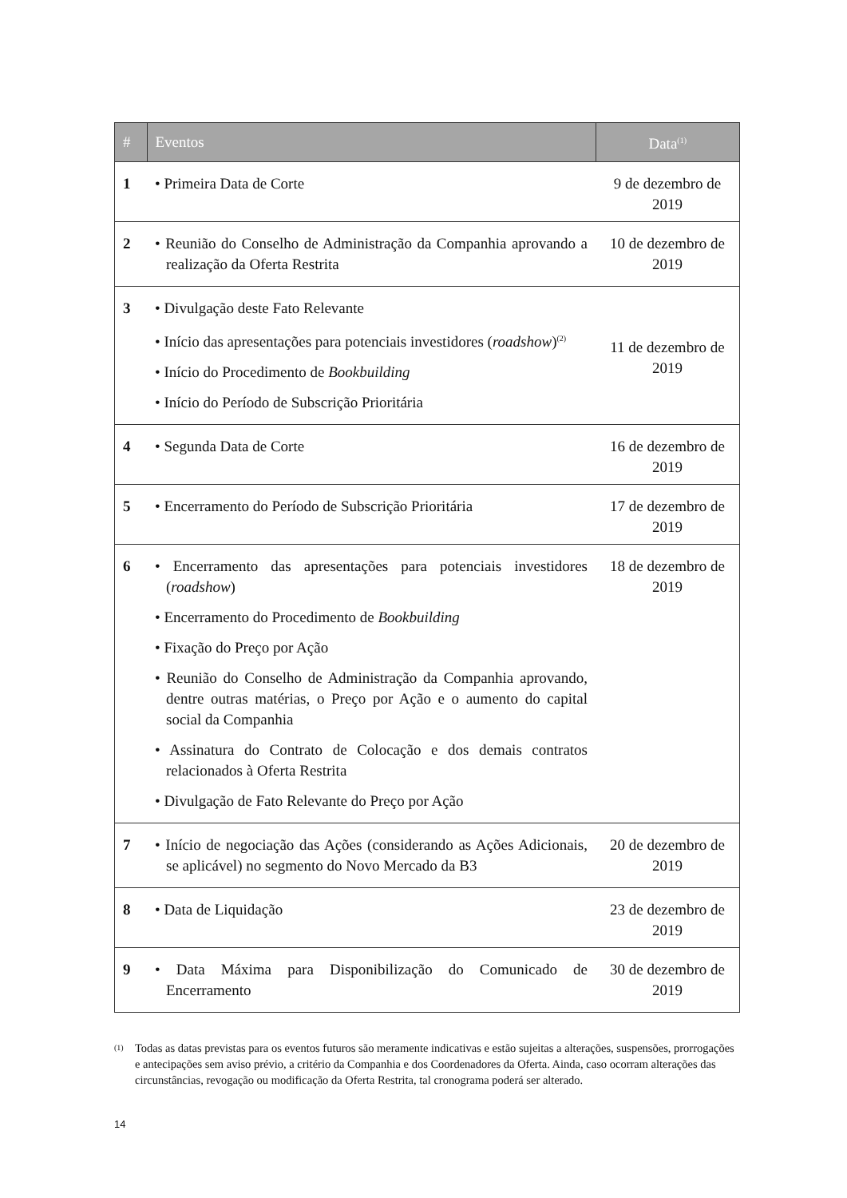| # | Eventos | Data<sup>(1)</sup> |
| --- | --- | --- |
| 1 | • Primeira Data de Corte | 9 de dezembro de 2019 |
| 2 | • Reunião do Conselho de Administração da Companhia aprovando a realização da Oferta Restrita | 10 de dezembro de 2019 |
| 3 | • Divulgação deste Fato Relevante • Início das apresentações para potenciais investidores ( roadshow )<sup>(2)</sup> • Início do Procedimento de Bookbuilding • Início do Período de Subscrição Prioritária | 11 de dezembro de 2019 |
| 4 | • Segunda Data de Corte | 16 de dezembro de 2019 |
| 5 | • Encerramento do Período de Subscrição Prioritária | 17 de dezembro de 2019 |
| 6 | • Encerramento das apresentações para potenciais investidores ( roadshow ) • Encerramento do Procedimento de Bookbuilding • Fixação do Preço por Ação • Reunião do Conselho de Administração da Companhia aprovando, dentre outras matérias, o Preço por Ação e o aumento do capital social da Companhia • Assinatura do Contrato de Colocação e dos demais contratos relacionados à Oferta Restrita • Divulgação de Fato Relevante do Preço por Ação | 18 de dezembro de 2019 |
| 7 | • Início de negociação das Ações (considerando as Ações Adicionais, se aplicável) no segmento do Novo Mercado da B3 | 20 de dezembro de 2019 |
| 8 | • Data de Liquidação | 23 de dezembro de 2019 |
| 9 | • Data Máxima para Disponibilização do Comunicado de Encerramento | 30 de dezembro de 2019 |
(1)
Todas as datas previstas para os eventos futuros são meramente indicativas e estão sujeitas a alterações, suspensões, prorrogações e antecipações sem aviso prévio, a critério da Companhia e dos Coordenadores da Oferta. Ainda, caso ocorram alterações das circunstâncias, revogação ou modificação da Oferta Restrita, tal cronograma poderá ser alterado.
14